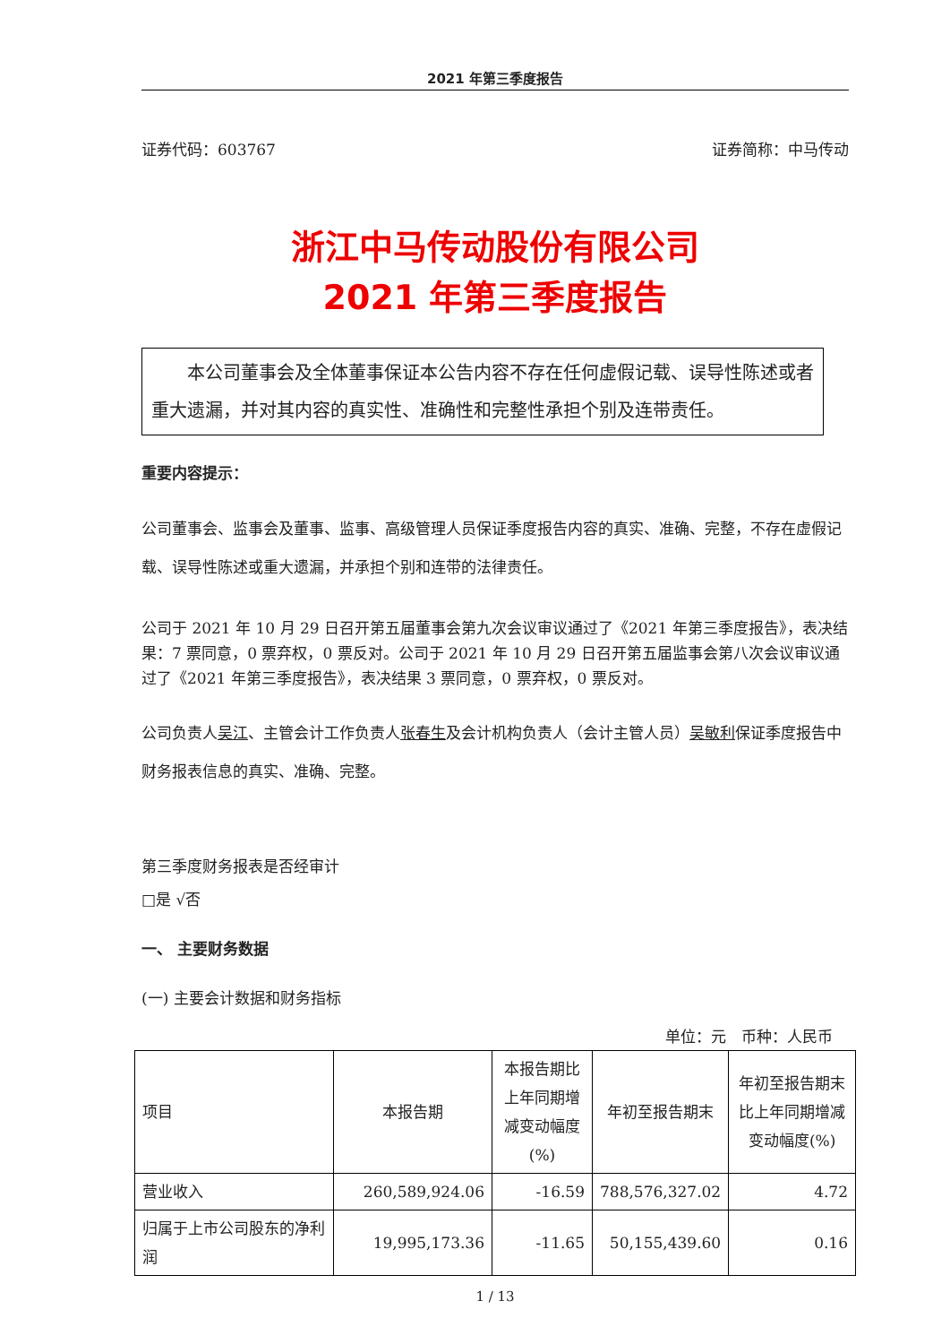2021 年第三季度报告
证券代码：603767 证券简称：中马传动
浙江中马传动股份有限公司
2021 年第三季度报告
本公司董事会及全体董事保证本公告内容不存在任何虚假记载、误导性陈述或者重大遗漏，并对其内容的真实性、准确性和完整性承担个别及连带责任。
重要内容提示：
公司董事会、监事会及董事、监事、高级管理人员保证季度报告内容的真实、准确、完整，不存在虚假记载、误导性陈述或重大遗漏，并承担个别和连带的法律责任。
公司于 2021 年 10 月 29 日召开第五届董事会第九次会议审议通过了《2021 年第三季度报告》，表决结果：7 票同意，0 票弃权，0 票反对。公司于 2021 年 10 月 29 日召开第五届监事会第八次会议审议通过了《2021 年第三季度报告》，表决结果 3 票同意，0 票弃权，0 票反对。
公司负责人吴江、主管会计工作负责人张春生及会计机构负责人（会计主管人员）吴敏利保证季度报告中财务报表信息的真实、准确、完整。
第三季度财务报表是否经审计
□是 √否
一、 主要财务数据
(一) 主要会计数据和财务指标
单位：元　币种：人民币
| 项目 | 本报告期 | 本报告期比上年同期增减变动幅度(%) | 年初至报告期末 | 年初至报告期末比上年同期增减变动幅度(%) |
| --- | --- | --- | --- | --- |
| 营业收入 | 260,589,924.06 | -16.59 | 788,576,327.02 | 4.72 |
| 归属于上市公司股东的净利润 | 19,995,173.36 | -11.65 | 50,155,439.60 | 0.16 |
1 / 13